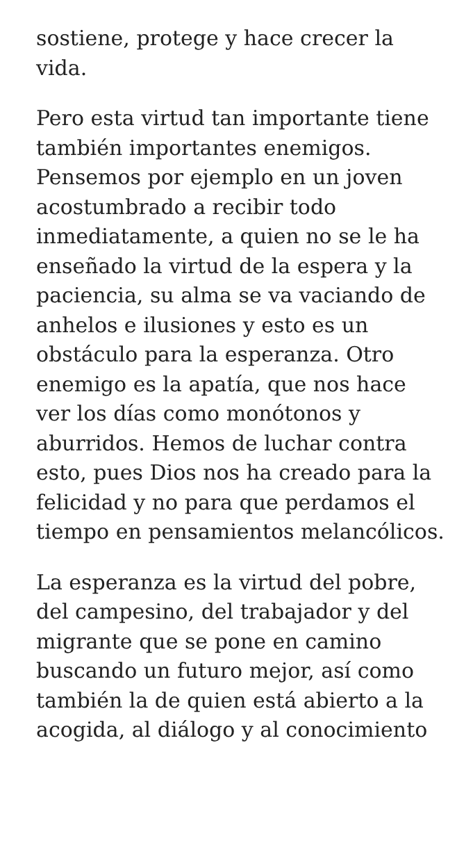sostiene, protege y hace crecer la
vida.
Pero esta virtud tan importante tiene también importantes enemigos. Pensemos por ejemplo en un joven acostumbrado a recibir todo inmediatamente, a quien no se le ha enseñado la virtud de la espera y la paciencia, su alma se va vaciando de anhelos e ilusiones y esto es un obstáculo para la esperanza. Otro enemigo es la apatía, que nos hace ver los días como monótonos y aburridos. Hemos de luchar contra esto, pues Dios nos ha creado para la felicidad y no para que perdamos el tiempo en pensamientos melancólicos.
La esperanza es la virtud del pobre, del campesino, del trabajador y del migrante que se pone en camino buscando un futuro mejor, así como también la de quien está abierto a la acogida, al diálogo y al conocimiento